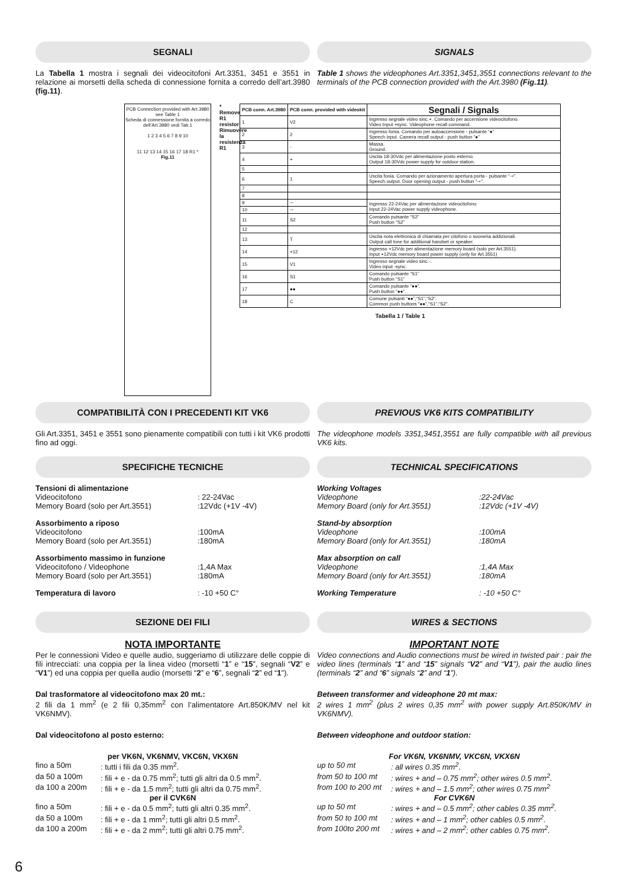SEGNALI SIGNALS
La Tabella 1 mostra i segnali dei videocitofoni Art.3351, 3451 e 3551 in relazione ai morsetti della scheda di connessione fornita a corredo dell’art.3980 (fig.11).
Table 1 shows the videophones Art.3351,3451,3551 connections relevant to the terminals of the PCB connection provided with the Art.3980 (Fig.11).
PCB Connection provided with Art.3980 see Table 1
Scheda di connessione fornita a corredo dell’Art.3980 vedi Tab.1
1 2 3 4 5 6 7 8 9 10
11 12 13 14 15 16 17 18 R1 *
Fig.11
* Remove R1 resistor Rimuovere la resistenza R1
| PCB conn. Art.3980 | PCB conn. provided with videokit | Segnali / Signals |
| --- | --- | --- |
| 1 | V2 | Ingresso segnale video sinc.+. Comando per accensione videocitofono. Video Input +sync. Videophone recall command. |
| 2 | 2 | Ingresso fonia. Comando per autoaccensione - pulsante “●” Speech input. Camera recall output - push button “●” |
| 3 | - | Massa. Ground. |
| 4 | + | Uscita 18-30Vdc per alimentazione posto esterno. Output 18-30Vdc power supply for outdoor station. |
| 5 | | |
| 6 | 1 | Uscita fonia. Comando per azionamento apertura porta - pulsante “⊸”. Speech output. Door opening output - push button “⊸”. |
| 7 | | |
| 8 | | |
| 9 | ∼ | Ingresso 22-24Vac per alimentazione videocitofono Input 22-24Vac power supply videophone. |
| 10 | ∼ | |
| 11 | S2 | Comando pulsante “S2” Push button “S2” |
| 12 | | |
| 13 | T | Uscita nota elettronica di chiamata per citofono o suoneria addizionali. Output call tone for additional handset or speaker. |
| 14 | +12 | Ingresso +12Vdc per alimentazione memory board (solo per Art.3551). Input +12Vdc memory board power supply (only for Art.3551) |
| 15 | V1 | Ingresso segnale video sinc.-. Video input -sync. |
| 16 | S1 | Comando pulsante “S1” Push button “S1” |
| 17 | ●● | Comando pulsante “●●”. Push button “●●”. |
| 18 | C | Comune pulsanti “●●”,“S1”,“S2”. Common push buttons “●●”,“S1”,“S2”. |
Tabella 1 / Table 1
COMPATIBILITÀ CON I PRECEDENTI KIT VK6
PREVIOUS VK6 KITS COMPATIBILITY
Gli Art.3351, 3451 e 3551 sono pienamente compatibili con tutti i kit VK6 prodotti fino ad oggi.
The videophone models 3351,3451,3551 are fully compatible with all previous VK6 kits.
SPECIFICHE TECNICHE TECHNICAL SPECIFICATIONS
Tensioni di alimentazione Videocitofono: 22-24Vac Memory Board (solo per Art.3551):12Vdc (+1V -4V)
Assorbimento a riposo Videocitofono:100mA Memory Board (solo per Art.3551):180mA
Assorbimento massimo in funzione Videocitofono / Videophone:1,4A Max Memory Board (solo per Art.3551):180mA
Temperatura di lavoro: -10 +50 C°
Working Voltages Videophone:22-24Vac Memory Board (only for Art.3551):12Vdc (+1V -4V)
Stand-by absorption Videophone:100mA Memory Board (only for Art.3551):180mA
Max absorption on call Videophone:1,4A Max Memory Board (only for Art.3551):180mA
Working Temperature: -10 +50 C°
SEZIONE DEI FILI WIRES & SECTIONS
NOTA IMPORTANTE
Per le connessioni Video e quelle audio, suggeriamo di utilizzare delle coppie di fili intrecciati: una coppia per la linea video (morsetti “1” e “15”, segnali “V2” e “V1”) ed una coppia per quella audio (morsetti “2” e “6”, segnali “2” ed “1”).
Dal trasformatore al videocitofono max 20 mt.:
2 fili da 1 mm<sup>2</sup> (e 2 fili 0,35mm<sup>2</sup> con l’alimentatore Art.850K/MV nel kit VK6NMV).
Dal videocitofono al posto esterno:
per VK6N, VK6NMV, VKC6N, VKX6N
fino a 50m: tutti i fili da 0.35 mm<sup>2</sup>. da 50 a 100m: fili + e - da 0.75 mm<sup>2</sup>; tutti gli altri da 0.5 mm<sup>2</sup>. da 100 a 200m: fili + e - da 1.5 mm<sup>2</sup>; tutti gli altri da 0.75 mm<sup>2</sup>.
per il CVK6N
fino a 50m: fili + e - da 0.5 mm<sup>2</sup>; tutti gli altri 0.35 mm<sup>2</sup>. da 50 a 100m: fili + e - da 1 mm<sup>2</sup>; tutti gli altri 0.5 mm<sup>2</sup>. da 100 a 200m: fili + e - da 2 mm<sup>2</sup>; tutti gli altri 0.75 mm<sup>2</sup>.
IMPORTANT NOTE
Video connections and Audio connections must be wired in twisted pair : pair the video lines (terminals “1” and “15” signals “V2” and “V1”), pair the audio lines (terminals “2” and “6” signals “2” and “1”).
Between transformer and videophone 20 mt max:
2 wires 1 mm<sup>2</sup> (plus 2 wires 0,35 mm<sup>2</sup> with power supply Art.850K/MV in VK6NMV).
Between videophone and outdoor station:
For VK6N, VK6NMV, VKC6N, VKX6N
up to 50 mt: all wires 0.35 mm<sup>2</sup>. from 50 to 100 mt: wires + and – 0.75 mm<sup>2</sup>; other wires 0.5 mm<sup>2</sup>. from 100 to 200 mt: wires + and – 1.5 mm<sup>2</sup>; other wires 0.75 mm<sup>2</sup>
For CVK6N
up to 50 mt: wires + and – 0.5 mm<sup>2</sup>; other cables 0.35 mm<sup>2</sup>. from 50 to 100 mt: wires + and – 1 mm<sup>2</sup>; other cables 0.5 mm<sup>2</sup>. from 100to 200 mt: wires + and – 2 mm<sup>2</sup>; other cables 0.75 mm<sup>2</sup>.
6